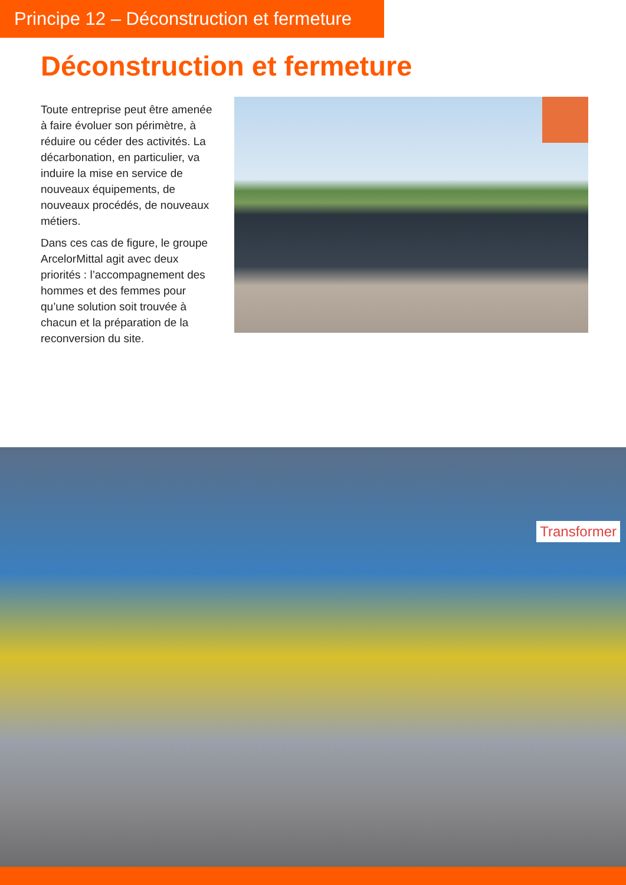Principe 12 – Déconstruction et fermeture
Déconstruction et fermeture
Toute entreprise peut être amenée à faire évoluer son périmètre, à réduire ou céder des activités. La décarbonation, en particulier, va induire la mise en service de nouveaux équipements, de nouveaux procédés, de nouveaux métiers.
Dans ces cas de figure, le groupe ArcelorMittal agit avec deux priorités : l’accompagnement des hommes et des femmes pour qu’une solution soit trouvée à chacun et la préparation de la reconversion du site.
Transformer